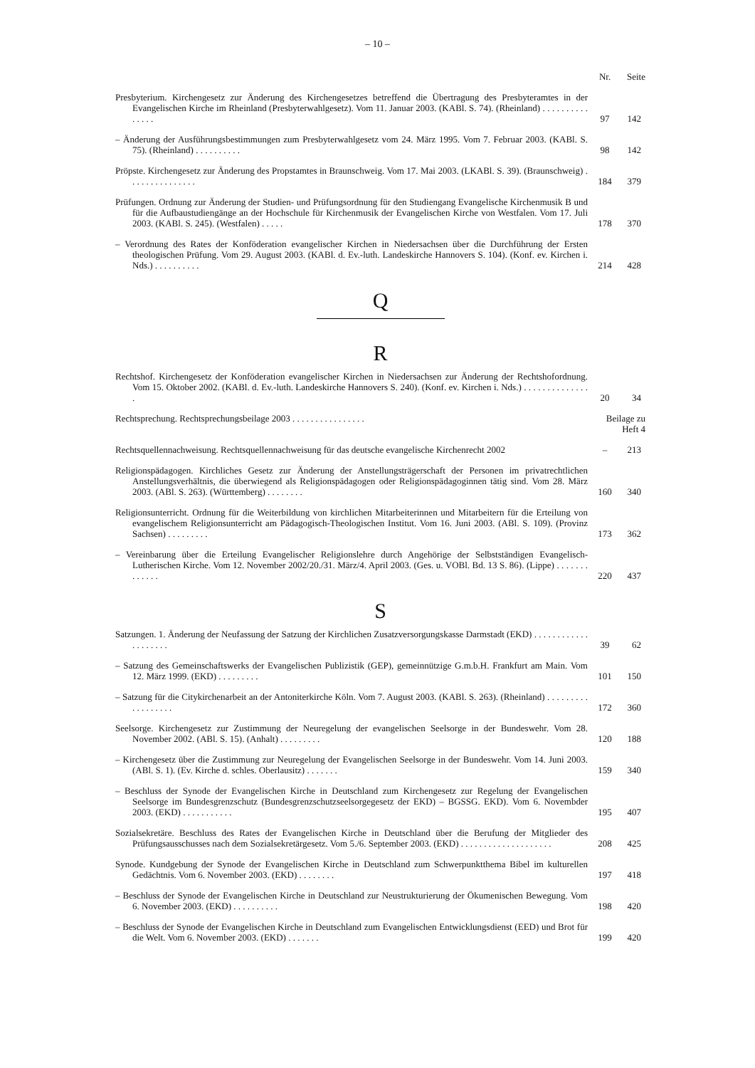– 10 –
| | Nr. | Seite |
| Presbyterium. Kirchengesetz zur Änderung des Kirchengesetzes betreffend die Übertragung des Presbyteramtes in der Evangelischen Kirche im Rheinland (Presbyterwahlgesetz). Vom 11. Januar 2003. (KABl. S. 74). (Rheinland) . . . . . . . . . . . . . . . | 97 | 142 |
| – Änderung der Ausführungsbestimmungen zum Presbyterwahlgesetz vom 24. März 1995. Vom 7. Februar 2003. (KABl. S. 75). (Rheinland) . . . . . . . . . . | 98 | 142 |
| Pröpste. Kirchengesetz zur Änderung des Propstamtes in Braunschweig. Vom 17. Mai 2003. (LKABl. S. 39). (Braunschweig) . . . . . . . . . . . . . . . | 184 | 379 |
| Prüfungen. Ordnung zur Änderung der Studien- und Prüfungsordnung für den Studiengang Evangelische Kirchenmusik B und für die Aufbaustudiengänge an der Hochschule für Kirchenmusik der Evangelischen Kirche von Westfalen. Vom 17. Juli 2003. (KABl. S. 245). (Westfalen) . . . . . | 178 | 370 |
| – Verordnung des Rates der Konföderation evangelischer Kirchen in Niedersachsen über die Durchführung der Ersten theologischen Prüfung. Vom 29. August 2003. (KABl. d. Ev.-luth. Landeskirche Hannovers S. 104). (Konf. ev. Kirchen i. Nds.) . . . . . . . . . . | 214 | 428 |
| Q R | | |
| Rechtshof. Kirchengesetz der Konföderation evangelischer Kirchen in Niedersachsen zur Änderung der Rechtshofordnung. Vom 15. Oktober 2002. (KABl. d. Ev.-luth. Landeskirche Hannovers S. 240). (Konf. ev. Kirchen i. Nds.) . . . . . . . . . . . . . . . | 20 | 34 |
| Rechtsprechung. Rechtsprechungsbeilage 2003 . . . . . . . . . . . . . . . . | Beilage zu Heft 4 | |
| Rechtsquellennachweisung. Rechtsquellennachweisung für das deutsche evangelische Kirchenrecht 2002 | – | 213 |
| Religionspädagogen. Kirchliches Gesetz zur Änderung der Anstellungsträgerschaft der Personen im privatrechtlichen Anstellungsverhältnis, die überwiegend als Religionspädagogen oder Religionspädagoginnen tätig sind. Vom 28. März 2003. (ABl. S. 263). (Württemberg) . . . . . . . . | 160 | 340 |
| Religionsunterricht. Ordnung für die Weiterbildung von kirchlichen Mitarbeiterinnen und Mitarbeitern für die Erteilung von evangelischem Religionsunterricht am Pädagogisch-Theologischen Institut. Vom 16. Juni 2003. (ABl. S. 109). (Provinz Sachsen) . . . . . . . . . | 173 | 362 |
| – Vereinbarung über die Erteilung Evangelischer Religionslehre durch Angehörige der Selbstständigen Evangelisch-Lutherischen Kirche. Vom 12. November 2002/20./31. März/4. April 2003. (Ges. u. VOBl. Bd. 13 S. 86). (Lippe) . . . . . . . . . . . . . | 220 | 437 |
| S | | |
| Satzungen. 1. Änderung der Neufassung der Satzung der Kirchlichen Zusatzversorgungskasse Darmstadt (EKD) . . . . . . . . . . . . . . . . . . . . | 39 | 62 |
| – Satzung des Gemeinschaftswerks der Evangelischen Publizistik (GEP), gemeinnützige G.m.b.H. Frankfurt am Main. Vom 12. März 1999. (EKD) . . . . . . . . . | 101 | 150 |
| – Satzung für die Citykirchenarbeit an der Antoniterkirche Köln. Vom 7. August 2003. (KABl. S. 263). (Rheinland) . . . . . . . . . . . . . . . . . . | 172 | 360 |
| Seelsorge. Kirchengesetz zur Zustimmung der Neuregelung der evangelischen Seelsorge in der Bundeswehr. Vom 28. November 2002. (ABl. S. 15). (Anhalt) . . . . . . . . . | 120 | 188 |
| – Kirchengesetz über die Zustimmung zur Neuregelung der Evangelischen Seelsorge in der Bundeswehr. Vom 14. Juni 2003. (ABl. S. 1). (Ev. Kirche d. schles. Oberlausitz) . . . . . . . | 159 | 340 |
| – Beschluss der Synode der Evangelischen Kirche in Deutschland zum Kirchengesetz zur Regelung der Evangelischen Seelsorge im Bundesgrenzschutz (Bundesgrenzschutzseelsorgegesetz der EKD) – BGSSG. EKD). Vom 6. Novembder 2003. (EKD) . . . . . . . . . . . | 195 | 407 |
| Sozialsekretäre. Beschluss des Rates der Evangelischen Kirche in Deutschland über die Berufung der Mitglieder des Prüfungsausschusses nach dem Sozialsekretärgesetz. Vom 5./6. September 2003. (EKD) . . . . . . . . . . . . . . . . . . . . | 208 | 425 |
| Synode. Kundgebung der Synode der Evangelischen Kirche in Deutschland zum Schwerpunktthema Bibel im kulturellen Gedächtnis. Vom 6. November 2003. (EKD) . . . . . . . . | 197 | 418 |
| – Beschluss der Synode der Evangelischen Kirche in Deutschland zur Neustrukturierung der Ökumenischen Bewegung. Vom 6. November 2003. (EKD) . . . . . . . . . . | 198 | 420 |
| – Beschluss der Synode der Evangelischen Kirche in Deutschland zum Evangelischen Entwicklungsdienst (EED) und Brot für die Welt. Vom 6. November 2003. (EKD) . . . . . . . | 199 | 420 |